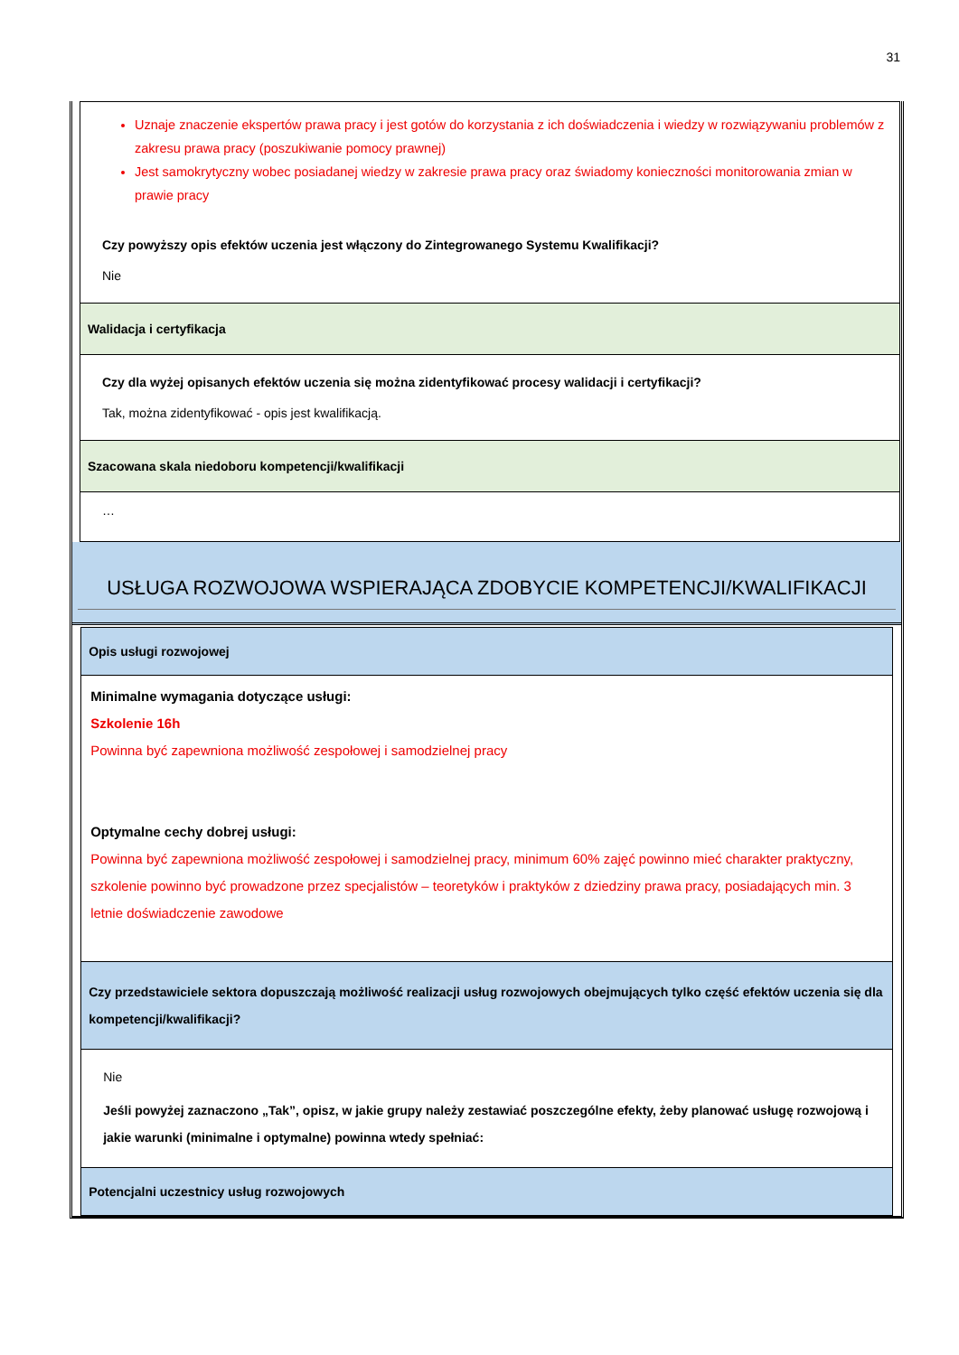31
| Uznaje znaczenie ekspertów prawa pracy i jest gotów do korzystania z ich doświadczenia i wiedzy w rozwiązywaniu problemów z zakresu prawa pracy (poszukiwanie pomocy prawnej) Jest samokrytyczny wobec posiadanej wiedzy w zakresie prawa pracy oraz świadomy konieczności monitorowania zmian w prawie pracy Czy powyższy opis efektów uczenia jest włączony do Zintegrowanego Systemu Kwalifikacji? Nie |
| Walidacja i certyfikacja |
| Czy dla wyżej opisanych efektów uczenia się można zidentyfikować procesy walidacji i certyfikacji? Tak, można zidentyfikować - opis jest kwalifikacją. |
| Szacowana skala niedoboru kompetencji/kwalifikacji |
| … |
USŁUGA ROZWOJOWA WSPIERAJĄCA ZDOBYCIE KOMPETENCJI/KWALIFIKACJI
| Opis usługi rozwojowej |
| Minimalne wymagania dotyczące usługi: Szkolenie 16h Powinna być zapewniona możliwość zespołowej i samodzielnej pracy Optymalne cechy dobrej usługi: Powinna być zapewniona możliwość zespołowej i samodzielnej pracy, minimum 60% zajęć powinno mieć charakter praktyczny, szkolenie powinno być prowadzone przez specjalistów – teoretyków i praktyków z dziedziny prawa pracy, posiadających min. 3 letnie doświadczenie zawodowe |
| Czy przedstawiciele sektora dopuszczają możliwość realizacji usług rozwojowych obejmujących tylko część efektów uczenia się dla kompetencji/kwalifikacji? |
| Nie Jeśli powyżej zaznaczono „Tak”, opisz, w jakie grupy należy zestawiać poszczególne efekty, żeby planować usługę rozwojową i jakie warunki (minimalne i optymalne) powinna wtedy spełniać: |
| Potencjalni uczestnicy usług rozwojowych |